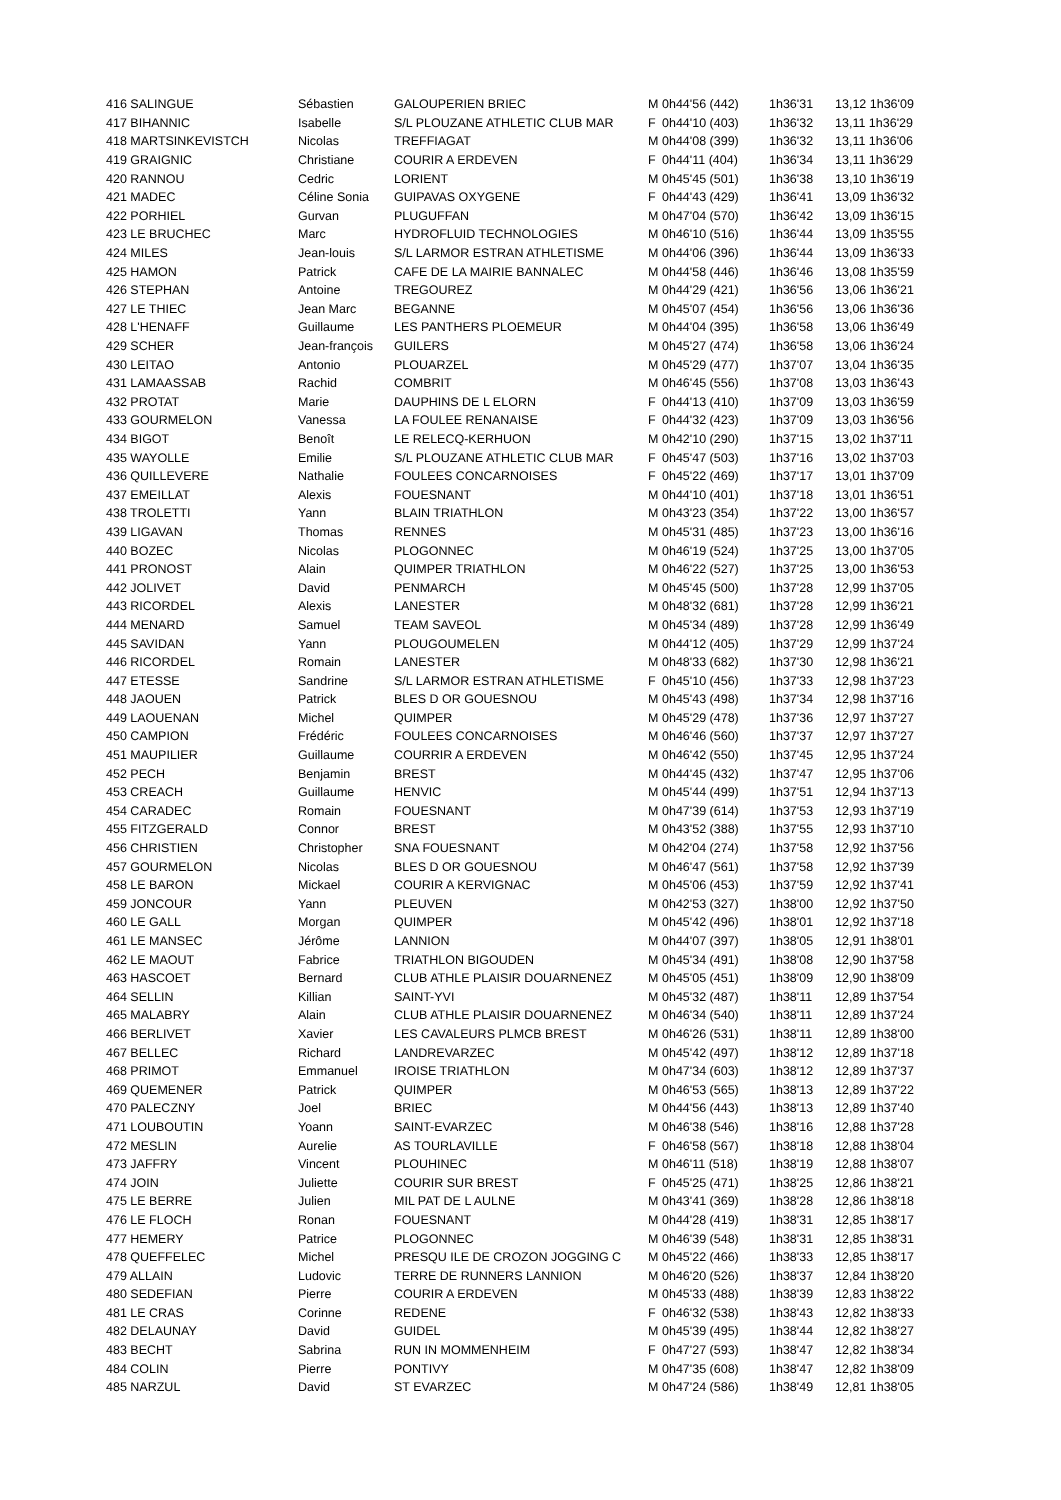| 416 SALINGUE | Sébastien | GALOUPERIEN BRIEC | M | 0h44'56 (442) | 1h36'31 | 13,12 1h36'09 |
| 417 BIHANNIC | Isabelle | S/L PLOUZANE ATHLETIC CLUB MAR | F | 0h44'10 (403) | 1h36'32 | 13,11 1h36'29 |
| 418 MARTSINKEVISTCH | Nicolas | TREFFIAGAT | M | 0h44'08 (399) | 1h36'32 | 13,11 1h36'06 |
| 419 GRAIGNIC | Christiane | COURIR A ERDEVEN | F | 0h44'11 (404) | 1h36'34 | 13,11 1h36'29 |
| 420 RANNOU | Cedric | LORIENT | M | 0h45'45 (501) | 1h36'38 | 13,10 1h36'19 |
| 421 MADEC | Céline Sonia | GUIPAVAS OXYGENE | F | 0h44'43 (429) | 1h36'41 | 13,09 1h36'32 |
| 422 PORHIEL | Gurvan | PLUGUFFAN | M | 0h47'04 (570) | 1h36'42 | 13,09 1h36'15 |
| 423 LE BRUCHEC | Marc | HYDROFLUID TECHNOLOGIES | M | 0h46'10 (516) | 1h36'44 | 13,09 1h35'55 |
| 424 MILES | Jean-louis | S/L LARMOR ESTRAN ATHLETISME | M | 0h44'06 (396) | 1h36'44 | 13,09 1h36'33 |
| 425 HAMON | Patrick | CAFE DE LA MAIRIE BANNALEC | M | 0h44'58 (446) | 1h36'46 | 13,08 1h35'59 |
| 426 STEPHAN | Antoine | TREGOUREZ | M | 0h44'29 (421) | 1h36'56 | 13,06 1h36'21 |
| 427 LE THIEC | Jean Marc | BEGANNE | M | 0h45'07 (454) | 1h36'56 | 13,06 1h36'36 |
| 428 L'HENAFF | Guillaume | LES PANTHERS PLOEMEUR | M | 0h44'04 (395) | 1h36'58 | 13,06 1h36'49 |
| 429 SCHER | Jean-françois | GUILERS | M | 0h45'27 (474) | 1h36'58 | 13,06 1h36'24 |
| 430 LEITAO | Antonio | PLOUARZEL | M | 0h45'29 (477) | 1h37'07 | 13,04 1h36'35 |
| 431 LAMAASSAB | Rachid | COMBRIT | M | 0h46'45 (556) | 1h37'08 | 13,03 1h36'43 |
| 432 PROTAT | Marie | DAUPHINS DE L ELORN | F | 0h44'13 (410) | 1h37'09 | 13,03 1h36'59 |
| 433 GOURMELON | Vanessa | LA FOULEE RENANAISE | F | 0h44'32 (423) | 1h37'09 | 13,03 1h36'56 |
| 434 BIGOT | Benoît | LE RELECQ-KERHUON | M | 0h42'10 (290) | 1h37'15 | 13,02 1h37'11 |
| 435 WAYOLLE | Emilie | S/L PLOUZANE ATHLETIC CLUB MAR | F | 0h45'47 (503) | 1h37'16 | 13,02 1h37'03 |
| 436 QUILLEVERE | Nathalie | FOULEES CONCARNOISES | F | 0h45'22 (469) | 1h37'17 | 13,01 1h37'09 |
| 437 EMEILLAT | Alexis | FOUESNANT | M | 0h44'10 (401) | 1h37'18 | 13,01 1h36'51 |
| 438 TROLETTI | Yann | BLAIN TRIATHLON | M | 0h43'23 (354) | 1h37'22 | 13,00 1h36'57 |
| 439 LIGAVAN | Thomas | RENNES | M | 0h45'31 (485) | 1h37'23 | 13,00 1h36'16 |
| 440 BOZEC | Nicolas | PLOGONNEC | M | 0h46'19 (524) | 1h37'25 | 13,00 1h37'05 |
| 441 PRONOST | Alain | QUIMPER TRIATHLON | M | 0h46'22 (527) | 1h37'25 | 13,00 1h36'53 |
| 442 JOLIVET | David | PENMARCH | M | 0h45'45 (500) | 1h37'28 | 12,99 1h37'05 |
| 443 RICORDEL | Alexis | LANESTER | M | 0h48'32 (681) | 1h37'28 | 12,99 1h36'21 |
| 444 MENARD | Samuel | TEAM SAVEOL | M | 0h45'34 (489) | 1h37'28 | 12,99 1h36'49 |
| 445 SAVIDAN | Yann | PLOUGOUMELEN | M | 0h44'12 (405) | 1h37'29 | 12,99 1h37'24 |
| 446 RICORDEL | Romain | LANESTER | M | 0h48'33 (682) | 1h37'30 | 12,98 1h36'21 |
| 447 ETESSE | Sandrine | S/L LARMOR ESTRAN ATHLETISME | F | 0h45'10 (456) | 1h37'33 | 12,98 1h37'23 |
| 448 JAOUEN | Patrick | BLES D OR GOUESNOU | M | 0h45'43 (498) | 1h37'34 | 12,98 1h37'16 |
| 449 LAOUENAN | Michel | QUIMPER | M | 0h45'29 (478) | 1h37'36 | 12,97 1h37'27 |
| 450 CAMPION | Frédéric | FOULEES CONCARNOISES | M | 0h46'46 (560) | 1h37'37 | 12,97 1h37'27 |
| 451 MAUPILIER | Guillaume | COURRIR A ERDEVEN | M | 0h46'42 (550) | 1h37'45 | 12,95 1h37'24 |
| 452 PECH | Benjamin | BREST | M | 0h44'45 (432) | 1h37'47 | 12,95 1h37'06 |
| 453 CREACH | Guillaume | HENVIC | M | 0h45'44 (499) | 1h37'51 | 12,94 1h37'13 |
| 454 CARADEC | Romain | FOUESNANT | M | 0h47'39 (614) | 1h37'53 | 12,93 1h37'19 |
| 455 FITZGERALD | Connor | BREST | M | 0h43'52 (388) | 1h37'55 | 12,93 1h37'10 |
| 456 CHRISTIEN | Christopher | SNA FOUESNANT | M | 0h42'04 (274) | 1h37'58 | 12,92 1h37'56 |
| 457 GOURMELON | Nicolas | BLES D OR GOUESNOU | M | 0h46'47 (561) | 1h37'58 | 12,92 1h37'39 |
| 458 LE BARON | Mickael | COURIR A KERVIGNAC | M | 0h45'06 (453) | 1h37'59 | 12,92 1h37'41 |
| 459 JONCOUR | Yann | PLEUVEN | M | 0h42'53 (327) | 1h38'00 | 12,92 1h37'50 |
| 460 LE GALL | Morgan | QUIMPER | M | 0h45'42 (496) | 1h38'01 | 12,92 1h37'18 |
| 461 LE MANSEC | Jérôme | LANNION | M | 0h44'07 (397) | 1h38'05 | 12,91 1h38'01 |
| 462 LE MAOUT | Fabrice | TRIATHLON BIGOUDEN | M | 0h45'34 (491) | 1h38'08 | 12,90 1h37'58 |
| 463 HASCOET | Bernard | CLUB ATHLE PLAISIR DOUARNENEZ | M | 0h45'05 (451) | 1h38'09 | 12,90 1h38'09 |
| 464 SELLIN | Killian | SAINT-YVI | M | 0h45'32 (487) | 1h38'11 | 12,89 1h37'54 |
| 465 MALABRY | Alain | CLUB ATHLE PLAISIR DOUARNENEZ | M | 0h46'34 (540) | 1h38'11 | 12,89 1h37'24 |
| 466 BERLIVET | Xavier | LES CAVALEURS PLMCB BREST | M | 0h46'26 (531) | 1h38'11 | 12,89 1h38'00 |
| 467 BELLEC | Richard | LANDREVARZEC | M | 0h45'42 (497) | 1h38'12 | 12,89 1h37'18 |
| 468 PRIMOT | Emmanuel | IROISE TRIATHLON | M | 0h47'34 (603) | 1h38'12 | 12,89 1h37'37 |
| 469 QUEMENER | Patrick | QUIMPER | M | 0h46'53 (565) | 1h38'13 | 12,89 1h37'22 |
| 470 PALECZNY | Joel | BRIEC | M | 0h44'56 (443) | 1h38'13 | 12,89 1h37'40 |
| 471 LOUBOUTIN | Yoann | SAINT-EVARZEC | M | 0h46'38 (546) | 1h38'16 | 12,88 1h37'28 |
| 472 MESLIN | Aurelie | AS TOURLAVILLE | F | 0h46'58 (567) | 1h38'18 | 12,88 1h38'04 |
| 473 JAFFRY | Vincent | PLOUHINEC | M | 0h46'11 (518) | 1h38'19 | 12,88 1h38'07 |
| 474 JOIN | Juliette | COURIR SUR BREST | F | 0h45'25 (471) | 1h38'25 | 12,86 1h38'21 |
| 475 LE BERRE | Julien | MIL PAT DE L AULNE | M | 0h43'41 (369) | 1h38'28 | 12,86 1h38'18 |
| 476 LE FLOCH | Ronan | FOUESNANT | M | 0h44'28 (419) | 1h38'31 | 12,85 1h38'17 |
| 477 HEMERY | Patrice | PLOGONNEC | M | 0h46'39 (548) | 1h38'31 | 12,85 1h38'31 |
| 478 QUEFFELEC | Michel | PRESQU ILE DE CROZON JOGGING C | M | 0h45'22 (466) | 1h38'33 | 12,85 1h38'17 |
| 479 ALLAIN | Ludovic | TERRE DE RUNNERS LANNION | M | 0h46'20 (526) | 1h38'37 | 12,84 1h38'20 |
| 480 SEDEFIAN | Pierre | COURIR A ERDEVEN | M | 0h45'33 (488) | 1h38'39 | 12,83 1h38'22 |
| 481 LE CRAS | Corinne | REDENE | F | 0h46'32 (538) | 1h38'43 | 12,82 1h38'33 |
| 482 DELAUNAY | David | GUIDEL | M | 0h45'39 (495) | 1h38'44 | 12,82 1h38'27 |
| 483 BECHT | Sabrina | RUN IN MOMMENHEIM | F | 0h47'27 (593) | 1h38'47 | 12,82 1h38'34 |
| 484 COLIN | Pierre | PONTIVY | M | 0h47'35 (608) | 1h38'47 | 12,82 1h38'09 |
| 485 NARZUL | David | ST EVARZEC | M | 0h47'24 (586) | 1h38'49 | 12,81 1h38'05 |